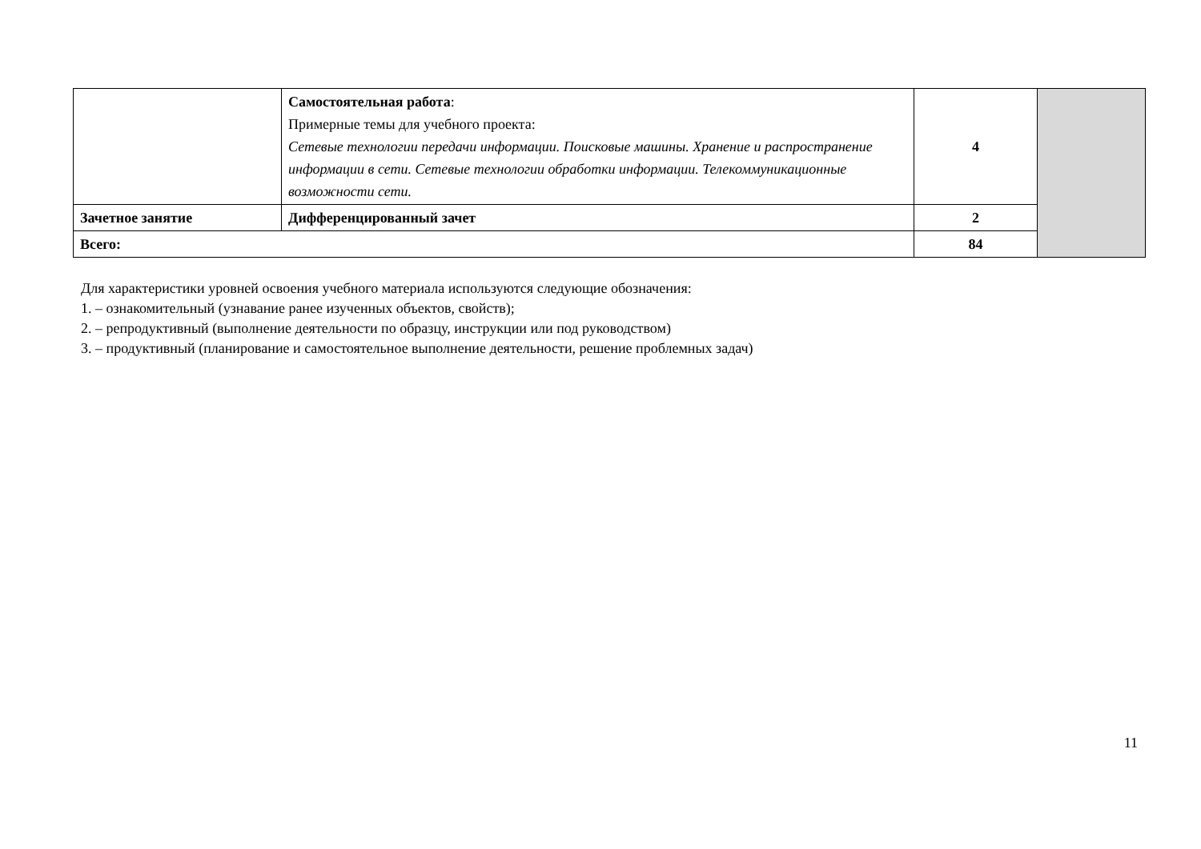| | Самостоятельная работа : Примерные темы для учебного проекта: Сетевые технологии передачи информации. Поисковые машины. Хранение и распространение информации в сети. Сетевые технологии обработки информации. Телекоммуникационные возможности сети. | 4 | |
| Зачетное занятие | Дифференцированный зачет | 2 | |
| Всего: | | 84 | |
Для характеристики уровней освоения учебного материала используются следующие обозначения:
1. – ознакомительный (узнавание ранее изученных объектов, свойств);
2. – репродуктивный (выполнение деятельности по образцу, инструкции или под руководством)
3. – продуктивный (планирование и самостоятельное выполнение деятельности, решение проблемных задач)
11